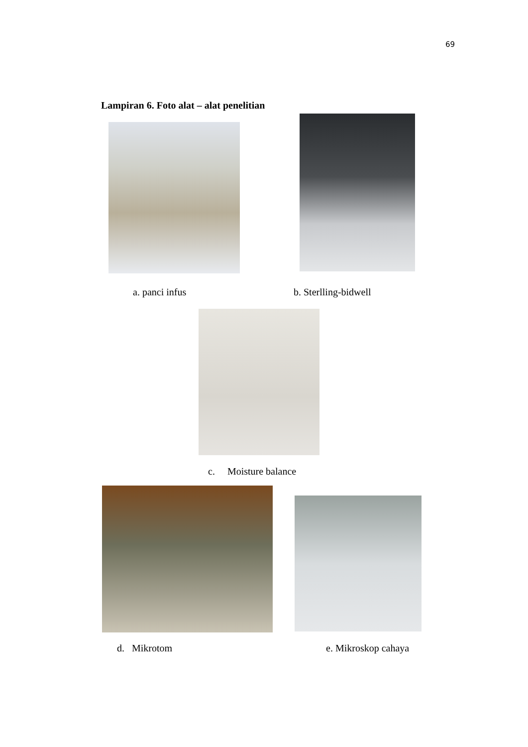69
Lampiran 6. Foto alat – alat penelitian
a. panci infus b. Sterlling-bidwell
c. Moisture balance
d. Mikrotom e. Mikroskop cahaya